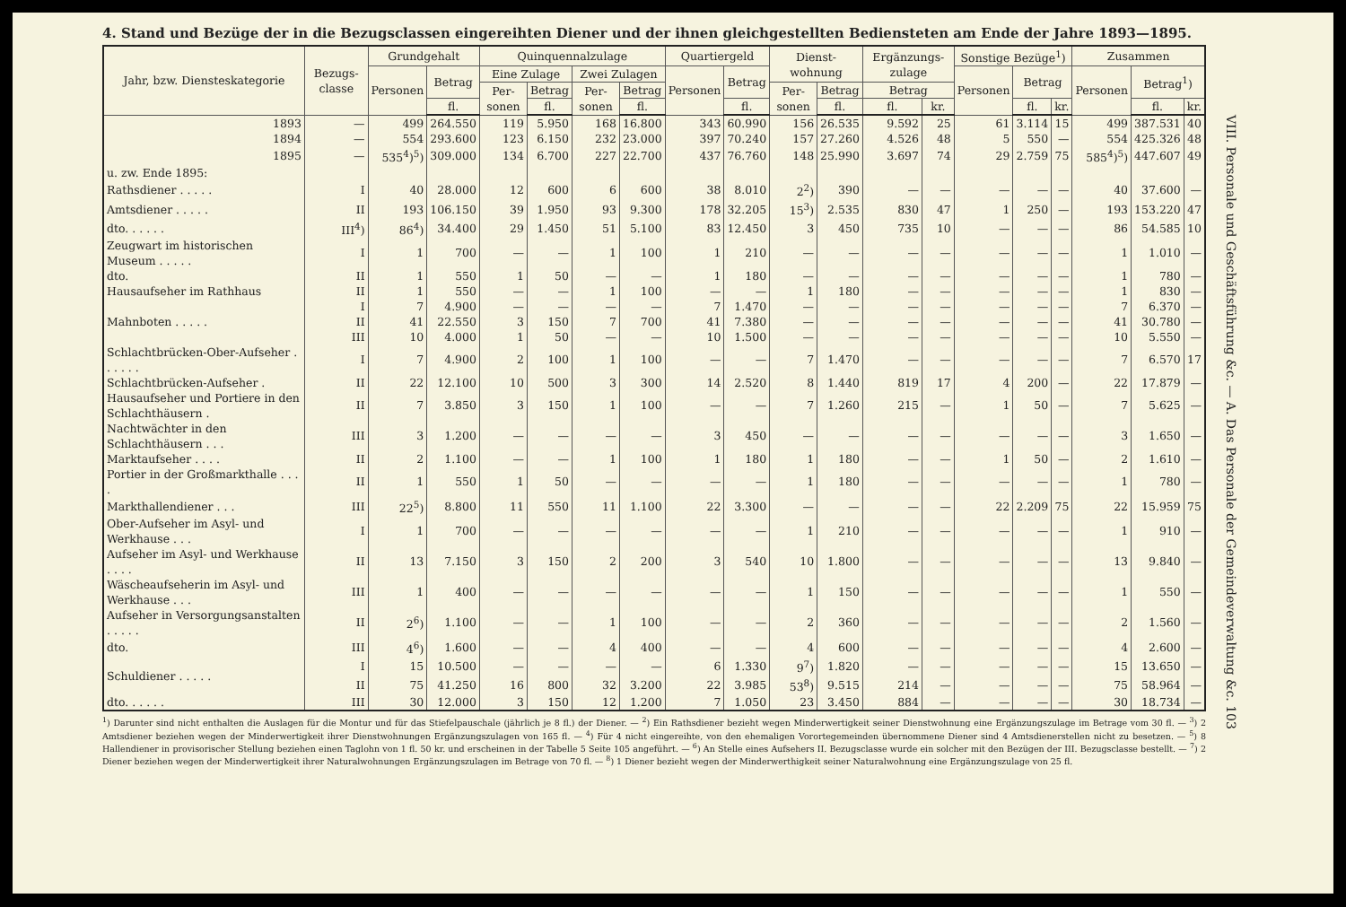4. Stand und Bezüge der in die Bezugsclassen eingereihten Diener und der ihnen gleichgestellten Bediensteten am Ende der Jahre 1893—1895.
| Jahr, bzw. Dienstes­kategorie | Bezugs­classe | Grundgehalt | | Quinquennalzulage | | | | Quartiergeld | | Dienst­wohnung | | Ergänzungs­zulage | | Sonstige Bezüge<sup>1</sup>) | | | Zusammen | | |
| --- | --- | --- | --- | --- | --- | --- | --- | --- | --- | --- | --- | --- | --- | --- | --- | --- | --- | --- | --- |
| | | Personen | Betrag | Eine Zulage | | Zwei Zulagen | | Personen | Betrag | | | | | Personen | Betrag | | Personen | Betrag<sup>1</sup>) | |
| | | | | Per­sonen | Betrag | Per­sonen | Betrag | | | Per­sonen | Betrag | Betrag | | | | | | | |
| | | | fl. | | fl. | | fl. | | fl. | | fl. | fl. | kr. | | fl. | kr. | | fl. | kr. |
| 1893 | — | 499 | 264.550 | 119 | 5.950 | 168 | 16.800 | 343 | 60.990 | 156 | 26.535 | 9.592 | 25 | 61 | 3.114 | 15 | 499 | 387.531 | 40 |
| 1894 | — | 554 | 293.600 | 123 | 6.150 | 232 | 23.000 | 397 | 70.240 | 157 | 27.260 | 4.526 | 48 | 5 | 550 | — | 554 | 425.326 | 48 |
| 1895 | — | 535<sup>4</sup>)<sup>5</sup>) | 309.000 | 134 | 6.700 | 227 | 22.700 | 437 | 76.760 | 148 | 25.990 | 3.697 | 74 | 29 | 2.759 | 75 | 585<sup>4</sup>)<sup>5</sup>) | 447.607 | 49 |
| u. zw. Ende 1895: | | | | | | | | | | | | | | | | | | | |
| Rathsdiener . . . . . | I | 40 | 28.000 | 12 | 600 | 6 | 600 | 38 | 8.010 | 2<sup>2</sup>) | 390 | — | — | — | — | — | 40 | 37.600 | — |
| Amtsdiener . . . . . | II | 193 | 106.150 | 39 | 1.950 | 93 | 9.300 | 178 | 32.205 | 15<sup>3</sup>) | 2.535 | 830 | 47 | 1 | 250 | — | 193 | 153.220 | 47 |
| dto. . . . . . | III<sup>4</sup>) | 86<sup>4</sup>) | 34.400 | 29 | 1.450 | 51 | 5.100 | 83 | 12.450 | 3 | 450 | 735 | 10 | — | — | — | 86 | 54.585 | 10 |
| Zeugwart im historischen Museum . . . . . | I | 1 | 700 | — | — | 1 | 100 | 1 | 210 | — | — | — | — | — | — | — | 1 | 1.010 | — |
| dto. | II | 1 | 550 | 1 | 50 | — | — | 1 | 180 | — | — | — | — | — | — | — | 1 | 780 | — |
| Hausaufseher im Rathhaus | II | 1 | 550 | — | — | 1 | 100 | — | — | 1 | 180 | — | — | — | — | — | 1 | 830 | — |
| Mahnboten . . . . . | I | 7 | 4.900 | — | — | — | — | 7 | 1.470 | — | — | — | — | — | — | — | 7 | 6.370 | — |
| | II | 41 | 22.550 | 3 | 150 | 7 | 700 | 41 | 7.380 | — | — | — | — | — | — | — | 41 | 30.780 | — |
| | III | 10 | 4.000 | 1 | 50 | — | — | 10 | 1.500 | — | — | — | — | — | — | — | 10 | 5.550 | — |
| Schlachtbrücken-Ober-Aufseher . . . . . . | I | 7 | 4.900 | 2 | 100 | 1 | 100 | — | — | 7 | 1.470 | — | — | — | — | — | 7 | 6.570 | 17 |
| Schlachtbrücken-Aufseher . | II | 22 | 12.100 | 10 | 500 | 3 | 300 | 14 | 2.520 | 8 | 1.440 | 819 | 17 | 4 | 200 | — | 22 | 17.879 | — |
| Hausaufseher und Portiere in den Schlachthäusern . | II | 7 | 3.850 | 3 | 150 | 1 | 100 | — | — | 7 | 1.260 | 215 | — | 1 | 50 | — | 7 | 5.625 | — |
| Nachtwächter in den Schlachthäusern . . . | III | 3 | 1.200 | — | — | — | — | 3 | 450 | — | — | — | — | — | — | — | 3 | 1.650 | — |
| Marktaufseher . . . . | II | 2 | 1.100 | — | — | 1 | 100 | 1 | 180 | 1 | 180 | — | — | 1 | 50 | — | 2 | 1.610 | — |
| Portier in der Großmarkthalle . . . . | II | 1 | 550 | 1 | 50 | — | — | — | — | 1 | 180 | — | — | — | — | — | 1 | 780 | — |
| Markthallendiener . . . | III | 22<sup>5</sup>) | 8.800 | 11 | 550 | 11 | 1.100 | 22 | 3.300 | — | — | — | — | 22 | 2.209 | 75 | 22 | 15.959 | 75 |
| Ober-Aufseher im Asyl- und Werkhause . . . | I | 1 | 700 | — | — | — | — | — | — | 1 | 210 | — | — | — | — | — | 1 | 910 | — |
| Aufseher im Asyl- und Werkhause . . . . | II | 13 | 7.150 | 3 | 150 | 2 | 200 | 3 | 540 | 10 | 1.800 | — | — | — | — | — | 13 | 9.840 | — |
| Wäscheaufseherin im Asyl- und Werkhause . . . | III | 1 | 400 | — | — | — | — | — | — | 1 | 150 | — | — | — | — | — | 1 | 550 | — |
| Aufseher in Versorgungsanstalten . . . . . | II | 2<sup>6</sup>) | 1.100 | — | — | 1 | 100 | — | — | 2 | 360 | — | — | — | — | — | 2 | 1.560 | — |
| dto. | III | 4<sup>6</sup>) | 1.600 | — | — | 4 | 400 | — | — | 4 | 600 | — | — | — | — | — | 4 | 2.600 | — |
| Schuldiener . . . . . | I | 15 | 10.500 | — | — | — | — | 6 | 1.330 | 9<sup>7</sup>) | 1.820 | — | — | — | — | — | 15 | 13.650 | — |
| | II | 75 | 41.250 | 16 | 800 | 32 | 3.200 | 22 | 3.985 | 53<sup>8</sup>) | 9.515 | 214 | — | — | — | — | 75 | 58.964 | — |
| dto. . . . . . | III | 30 | 12.000 | 3 | 150 | 12 | 1.200 | 7 | 1.050 | 23 | 3.450 | 884 | — | — | — | — | 30 | 18.734 | — |
<sup>1</sup>) Darunter sind nicht enthalten die Auslagen für die Montur und für das Stiefelpauschale (jährlich je 8 fl.) der Diener. — <sup>2</sup>) Ein Rathsdiener bezieht wegen Minderwertigkeit seiner Dienstwohnung eine Ergänzungszulage im Betrage vom 30 fl. — <sup>3</sup>) 2 Amtsdiener beziehen wegen der Minderwertigkeit ihrer Dienstwohnungen Ergänzungszulagen von 165 fl. — <sup>4</sup>) Für 4 nicht eingereihte, von den ehemaligen Vorortegemeinden übernommene Diener sind 4 Amtsdienerstellen nicht zu besetzen. — <sup>5</sup>) 8 Hallendiener in provisorischer Stellung beziehen einen Taglohn von 1 fl. 50 kr. und erscheinen in der Tabelle 5 Seite 105 angeführt. — <sup>6</sup>) An Stelle eines Aufsehers II. Bezugsclasse wurde ein solcher mit den Bezügen der III. Bezugsclasse bestellt. — <sup>7</sup>) 2 Diener beziehen wegen der Minderwertigkeit ihrer Naturalwohnungen Ergänzungszulagen im Betrage von 70 fl. — <sup>8</sup>) 1 Diener bezieht wegen der Minderwerthigkeit seiner Naturalwohnung eine Ergänzungszulage von 25 fl.
VIII. Personale und Geschäftsführung &c. — A. Das Personale der Gemeindeverwaltung &c. 103